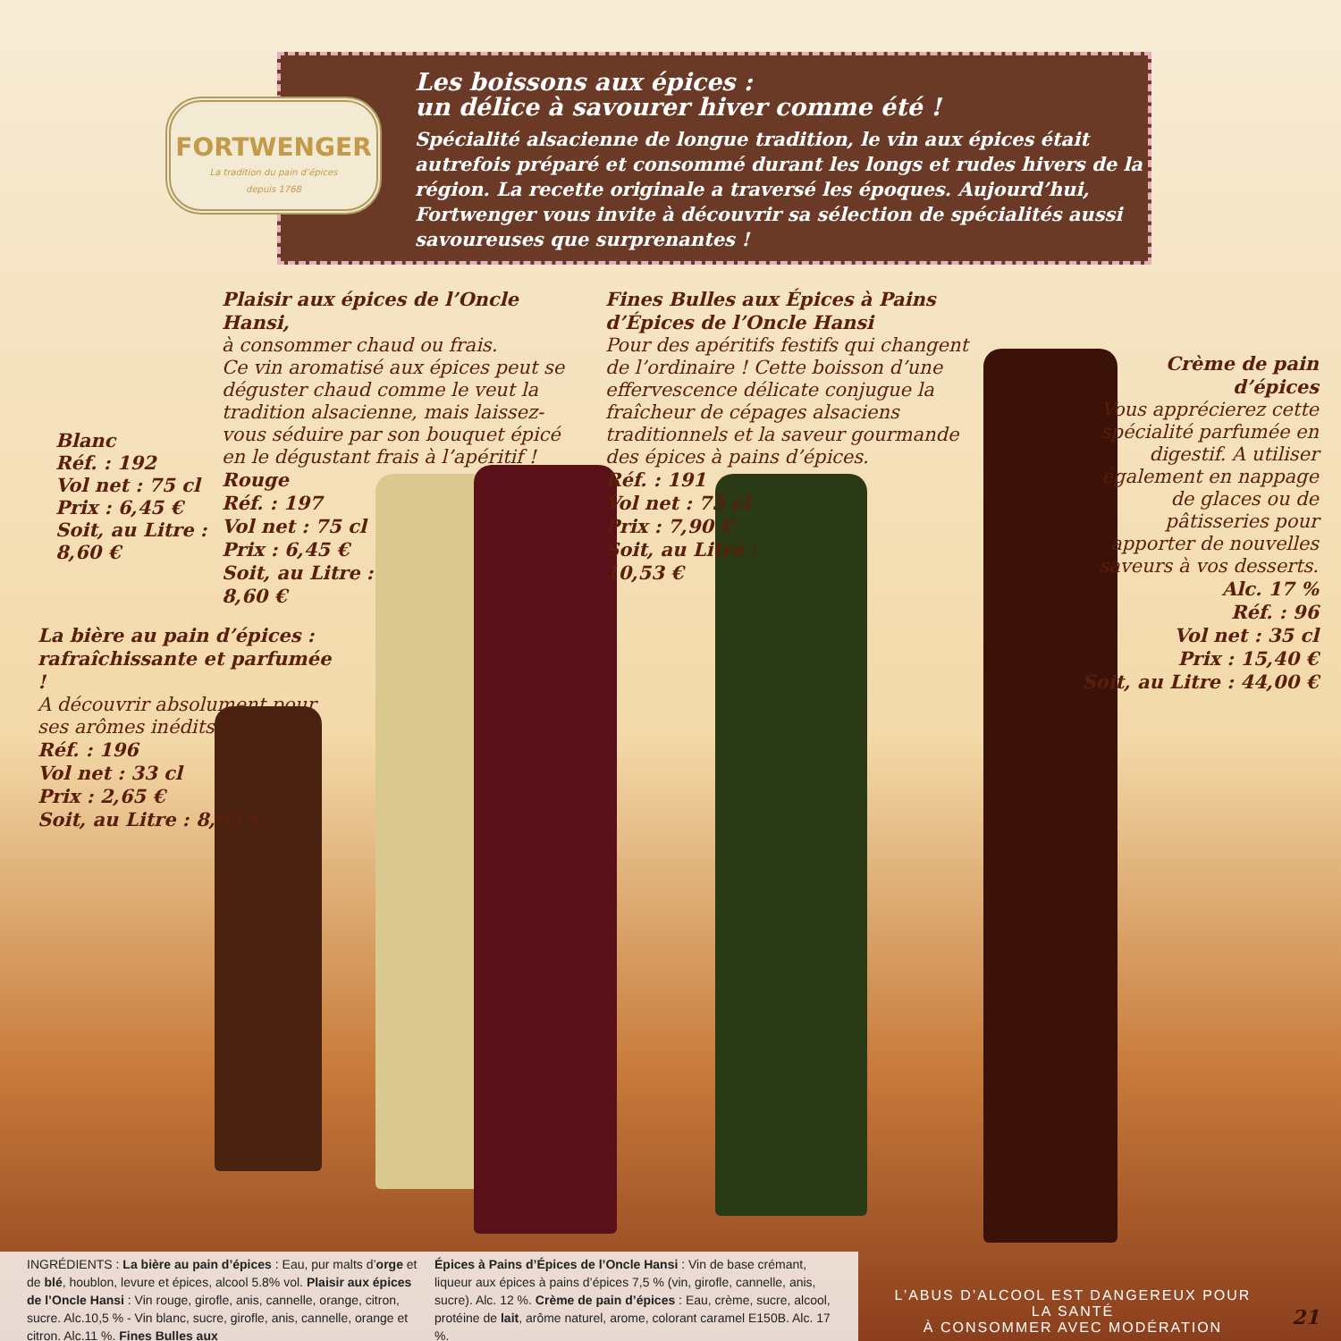Les boissons aux épices :
un délice à savourer hiver comme été !
Spécialité alsacienne de longue tradition, le vin aux épices était autrefois préparé et consommé durant les longs et rudes hivers de la région. La recette originale a traversé les époques. Aujourd’hui, Fortwenger vous invite à découvrir sa sélection de spécialités aussi savoureuses que surprenantes !
FORTWENGER
La tradition du pain d’épices
depuis 1768
Blanc
Réf. : 192
Vol net : 75 cl
Prix : 6,45 €
Soit, au Litre :
8,60 €
Plaisir aux épices de l’Oncle Hansi,
à consommer chaud ou frais.
Ce vin aromatisé aux épices peut se déguster chaud comme le veut la tradition alsacienne, mais laissez-vous séduire par son bouquet épicé en le dégustant frais à l’apéritif !
Rouge
Réf. : 197
Vol net : 75 cl
Prix : 6,45 €
Soit, au Litre :
8,60 €
Fines Bulles aux Épices à Pains d’Épices de l’Oncle Hansi
Pour des apéritifs festifs qui changent de l’ordinaire ! Cette boisson d’une effervescence délicate conjugue la fraîcheur de cépages alsaciens traditionnels et la saveur gourmande des épices à pains d’épices.
Réf. : 191
Vol net : 75 cl
Prix : 7,90 €
Soit, au Litre :
10,53 €
Crème de pain d’épices
Vous apprécierez cette spécialité parfumée en digestif. A utiliser également en nappage de glaces ou de pâtisseries pour apporter de nouvelles saveurs à vos desserts.
Alc. 17 %
Réf. : 96
Vol net : 35 cl
Prix : 15,40 €
Soit, au Litre : 44,00 €
La bière au pain d’épices : rafraîchissante et parfumée !
A découvrir absolument pour ses arômes inédits !
Réf. : 196
Vol net : 33 cl
Prix : 2,65 €
Soit, au Litre : 8,03 €
INGRÉDIENTS : La bière au pain d’épices : Eau, pur malts d’orge et de blé, houblon, levure et épices, alcool 5.8% vol. Plaisir aux épices de l’Oncle Hansi : Vin rouge, girofle, anis, cannelle, orange, citron, sucre. Alc.10,5 % - Vin blanc, sucre, girofle, anis, cannelle, orange et citron. Alc.11 %. Fines Bulles aux
Épices à Pains d’Épices de l’Oncle Hansi : Vin de base crémant, liqueur aux épices à pains d’épices 7,5 % (vin, girofle, cannelle, anis, sucre). Alc. 12 %. Crème de pain d’épices : Eau, crème, sucre, alcool, protéine de lait, arôme naturel, arome, colorant caramel E150B. Alc. 17 %.
L’ABUS D’ALCOOL EST DANGEREUX POUR LA SANTÉ
À CONSOMMER AVEC MODÉRATION
21